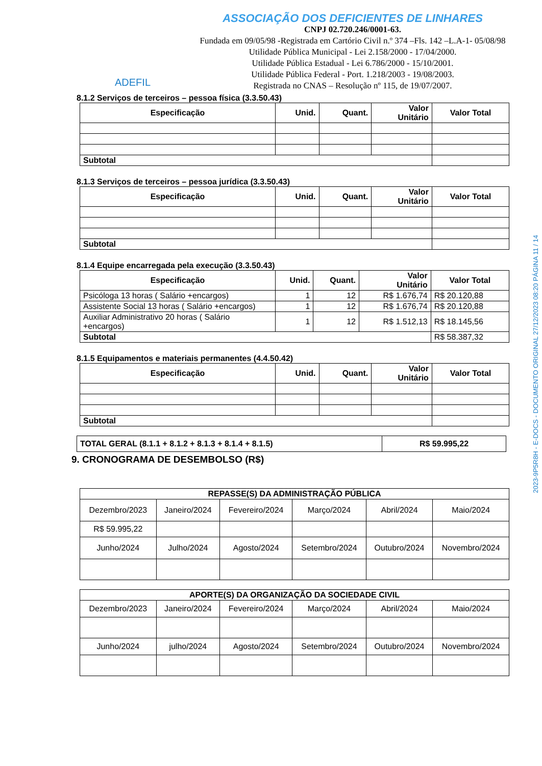ADEFIL
ASSOCIAÇÃO DOS DEFICIENTES DE LINHARES
CNPJ 02.720.246/0001-63.
Fundada em 09/05/98 -Registrada em Cartório Civil n.º 374 –Fls. 142 –L.A-1- 05/08/98
Utilidade Pública Municipal - Lei 2.158/2000 - 17/04/2000.
Utilidade Pública Estadual - Lei 6.786/2000 - 15/10/2001.
Utilidade Pública Federal - Port. 1.218/2003 - 19/08/2003.
Registrada no CNAS – Resolução nº 115, de 19/07/2007.
8.1.2 Serviços de terceiros – pessoa física (3.3.50.43)
| Especificação | Unid. | Quant. | Valor Unitário | Valor Total |
| --- | --- | --- | --- | --- |
| Subtotal | | | | |
8.1.3 Serviços de terceiros – pessoa jurídica (3.3.50.43)
| Especificação | Unid. | Quant. | Valor Unitário | Valor Total |
| --- | --- | --- | --- | --- |
| Subtotal | | | | |
8.1.4 Equipe encarregada pela execução (3.3.50.43)
| Especificação | Unid. | Quant. | Valor Unitário | Valor Total |
| --- | --- | --- | --- | --- |
| Psicóloga 13 horas ( Salário +encargos) | 1 | 12 | R$ 1.676,74 | R$ 20.120,88 |
| Assistente Social 13 horas ( Salário +encargos) | 1 | 12 | R$ 1.676,74 | R$ 20.120,88 |
| Auxiliar Administrativo 20 horas ( Salário +encargos) | 1 | 12 | R$ 1.512,13 | R$ 18.145,56 |
| Subtotal | | | | R$ 58.387,32 |
8.1.5 Equipamentos e materiais permanentes (4.4.50.42)
| Especificação | Unid. | Quant. | Valor Unitário | Valor Total |
| --- | --- | --- | --- | --- |
| Subtotal | | | | |
| TOTAL GERAL (8.1.1 + 8.1.2 + 8.1.3 + 8.1.4 + 8.1.5) | R$ 59.995,22 |
9. CRONOGRAMA DE DESEMBOLSO (R$)
| REPASSE(S) DA ADMINISTRAÇÃO PÚBLICA | | | | | |
| --- | --- | --- | --- | --- | --- |
| Dezembro/2023 | Janeiro/2024 | Fevereiro/2024 | Março/2024 | Abril/2024 | Maio/2024 |
| R$ 59.995,22 | | | | | |
| Junho/2024 | Julho/2024 | Agosto/2024 | Setembro/2024 | Outubro/2024 | Novembro/2024 |
| APORTE(S) DA ORGANIZAÇÃO DA SOCIEDADE CIVIL | | | | | |
| --- | --- | --- | --- | --- | --- |
| Dezembro/2023 | Janeiro/2024 | Fevereiro/2024 | Março/2024 | Abril/2024 | Maio/2024 |
| Junho/2024 | julho/2024 | Agosto/2024 | Setembro/2024 | Outubro/2024 | Novembro/2024 |
2023-9P5R8H - E-DOCS - DOCUMENTO ORIGINAL 27/12/2023 08:20 PÁGINA 11 / 14